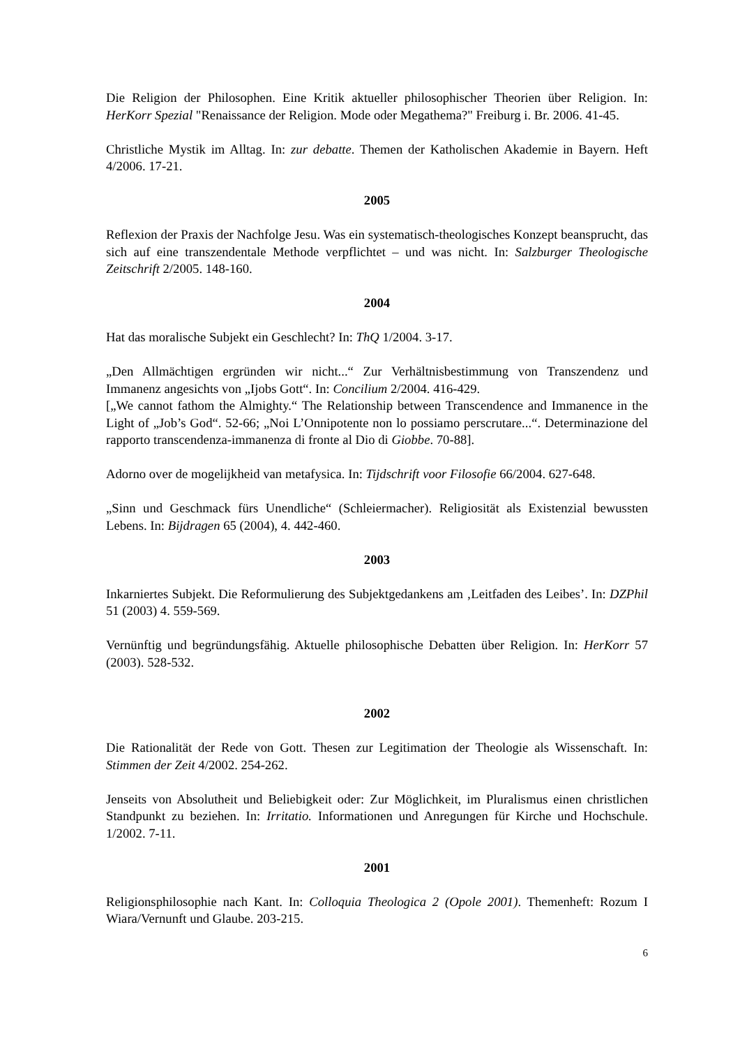Die Religion der Philosophen. Eine Kritik aktueller philosophischer Theorien über Religion. In: HerKorr Spezial "Renaissance der Religion. Mode oder Megathema?" Freiburg i. Br. 2006. 41-45.
Christliche Mystik im Alltag. In: zur debatte. Themen der Katholischen Akademie in Bayern. Heft 4/2006. 17-21.
2005
Reflexion der Praxis der Nachfolge Jesu. Was ein systematisch-theologisches Konzept beansprucht, das sich auf eine transzendentale Methode verpflichtet – und was nicht. In: Salzburger Theologische Zeitschrift 2/2005. 148-160.
2004
Hat das moralische Subjekt ein Geschlecht? In: ThQ 1/2004. 3-17.
„Den Allmächtigen ergründen wir nicht...“ Zur Verhältnisbestimmung von Transzendenz und Immanenz angesichts von „Ijobs Gott“. In: Concilium 2/2004. 416-429.
[„We cannot fathom the Almighty.“ The Relationship between Transcendence and Immanence in the Light of „Job’s God“. 52-66; „Noi L’Onnipotente non lo possiamo perscrutare...“. Determinazione del rapporto transcendenza-immanenza di fronte al Dio di Giobbe. 70-88].
Adorno over de mogelijkheid van metafysica. In: Tijdschrift voor Filosofie 66/2004. 627-648.
„Sinn und Geschmack fürs Unendliche“ (Schleiermacher). Religiosität als Existenzial bewussten Lebens. In: Bijdragen 65 (2004), 4. 442-460.
2003
Inkarniertes Subjekt. Die Reformulierung des Subjektgedankens am ‚Leitfaden des Leibes’. In: DZPhil 51 (2003) 4. 559-569.
Vernünftig und begründungsfähig. Aktuelle philosophische Debatten über Religion. In: HerKorr 57 (2003). 528-532.
2002
Die Rationalität der Rede von Gott. Thesen zur Legitimation der Theologie als Wissenschaft. In: Stimmen der Zeit 4/2002. 254-262.
Jenseits von Absolutheit und Beliebigkeit oder: Zur Möglichkeit, im Pluralismus einen christlichen Standpunkt zu beziehen. In: Irritatio. Informationen und Anregungen für Kirche und Hochschule. 1/2002. 7-11.
2001
Religionsphilosophie nach Kant. In: Colloquia Theologica 2 (Opole 2001). Themenheft: Rozum I Wiara/Vernunft und Glaube. 203-215.
6